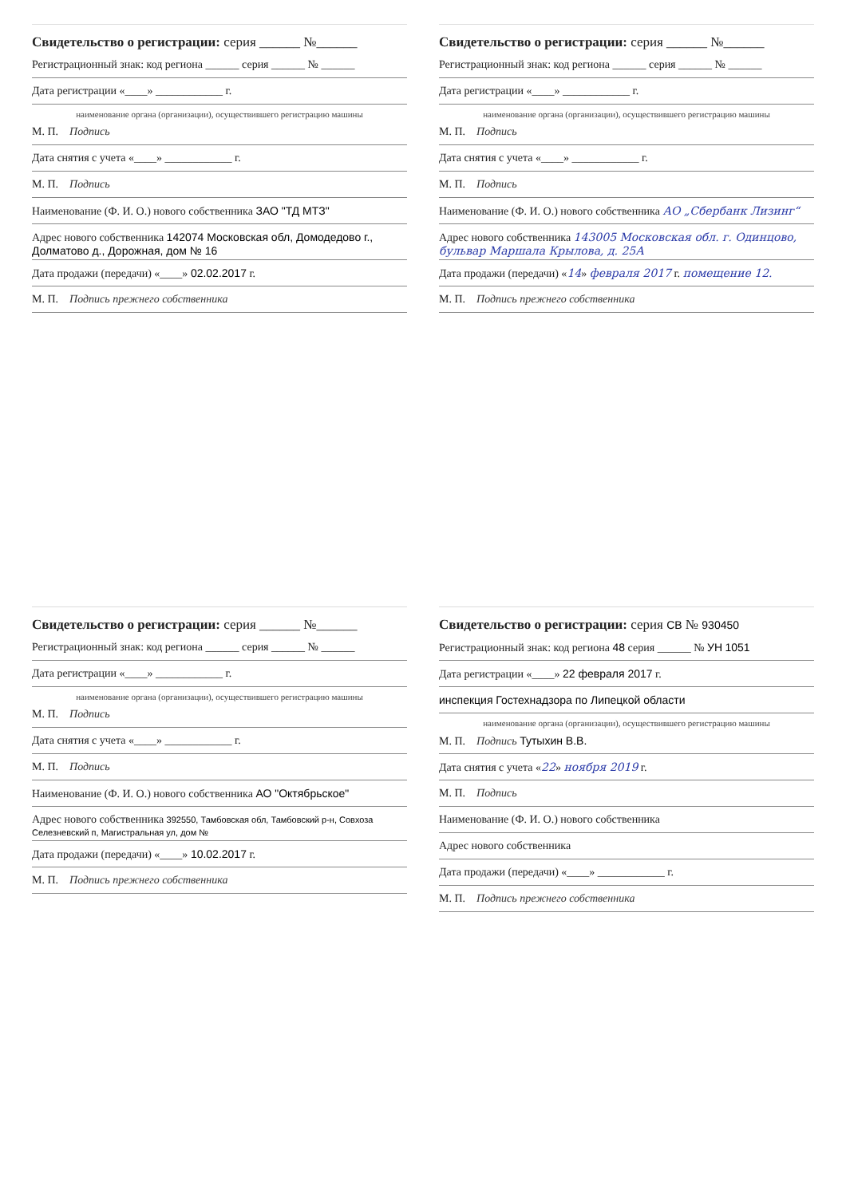Свидетельство о регистрации: серия ______ №______
Регистрационный знак: код региона ______ серия ______ № ______
Дата регистрации «____» ____________ г.
наименование органа (организации), осуществившего регистрацию машины
М. П. Подпись
Дата снятия с учета «____» ____________ г.
М. П. Подпись
Наименование (Ф. И. О.) нового собственника ЗАО "ТД МТЗ"
Адрес нового собственника 142074 Московская обл, Домодедово г., Долматово д., Дорожная, дом № 16
Дата продажи (передачи) «____» 02.02.2017 г.
М. П. Подпись прежнего собственника
Свидетельство о регистрации: серия ______ №______
Регистрационный знак: код региона ______ серия ______ № ______
Дата регистрации «____» ____________ г.
наименование органа (организации), осуществившего регистрацию машины
М. П. Подпись
Дата снятия с учета «____» ____________ г.
М. П. Подпись
Наименование (Ф. И. О.) нового собственника АО „Сбербанк Лизинг“
Адрес нового собственника 143005 Московская обл. г. Одинцово, бульвар Маршала Крылова, д. 25А
Дата продажи (передачи) «14» февраля 2017 г. помещение 12.
М. П. Подпись прежнего собственника
Свидетельство о регистрации: серия ______ №______
Регистрационный знак: код региона ______ серия ______ № ______
Дата регистрации «____» ____________ г.
наименование органа (организации), осуществившего регистрацию машины
М. П. Подпись
Дата снятия с учета «____» ____________ г.
М. П. Подпись
Наименование (Ф. И. О.) нового собственника АО "Октябрьское"
Адрес нового собственника 392550, Тамбовская обл, Тамбовский р-н, Совхоза Селезневский п, Магистральная ул, дом №
Дата продажи (передачи) «____» 10.02.2017 г.
М. П. Подпись прежнего собственника
Свидетельство о регистрации: серия СВ № 930450
Регистрационный знак: код региона 48 серия ______ № УН 1051
Дата регистрации «____» 22 февраля 2017 г.
инспекция Гостехнадзора по Липецкой области
наименование органа (организации), осуществившего регистрацию машины
М. П. Подпись Тутыхин В.В.
Дата снятия с учета «22» ноября 2019 г.
М. П. Подпись
Наименование (Ф. И. О.) нового собственника
Адрес нового собственника
Дата продажи (передачи) «____» ____________ г.
М. П. Подпись прежнего собственника